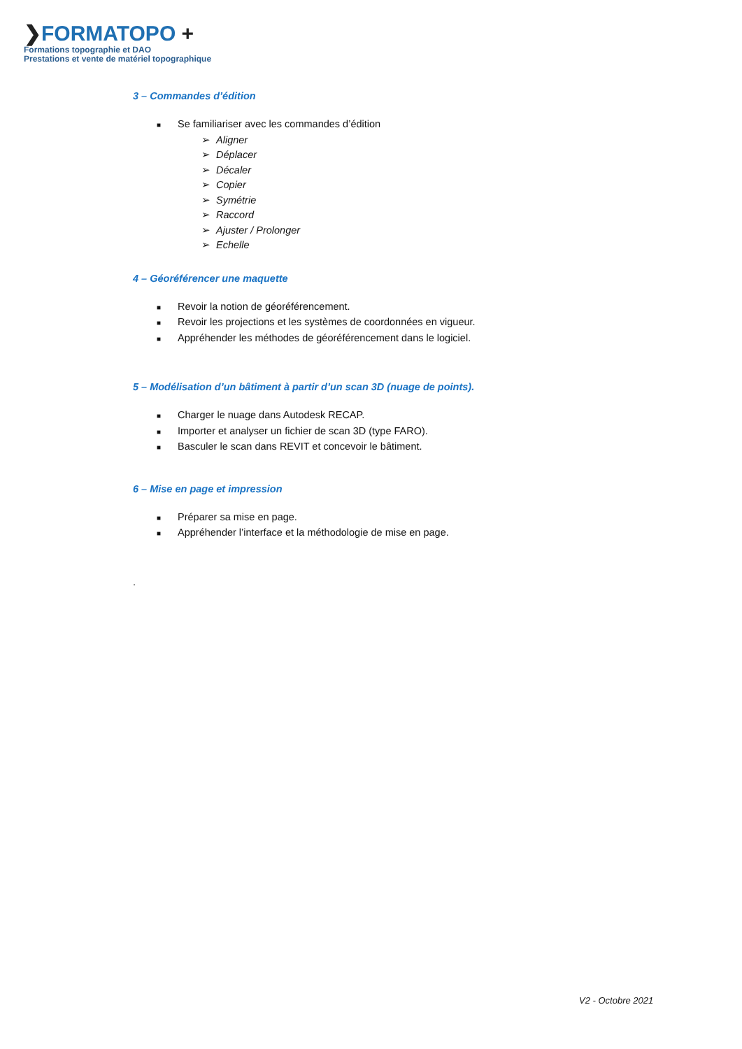❯FORMATOPO +
Formations topographie et DAO
Prestations et vente de matériel topographique
3 – Commandes d’édition
■ Se familiariser avec les commandes d’édition
➢ Aligner
➢ Déplacer
➢ Décaler
➢ Copier
➢ Symétrie
➢ Raccord
➢ Ajuster / Prolonger
➢ Echelle
4 – Géoréférencer une maquette
■ Revoir la notion de géoréférencement.
■ Revoir les projections et les systèmes de coordonnées en vigueur.
■ Appréhender les méthodes de géoréférencement dans le logiciel.
5 – Modélisation d’un bâtiment à partir d’un scan 3D (nuage de points).
■ Charger le nuage dans Autodesk RECAP.
■ Importer et analyser un fichier de scan 3D (type FARO).
■ Basculer le scan dans REVIT et concevoir le bâtiment.
6 – Mise en page et impression
■ Préparer sa mise en page.
■ Appréhender l’interface et la méthodologie de mise en page.
.
V2 - Octobre 2021